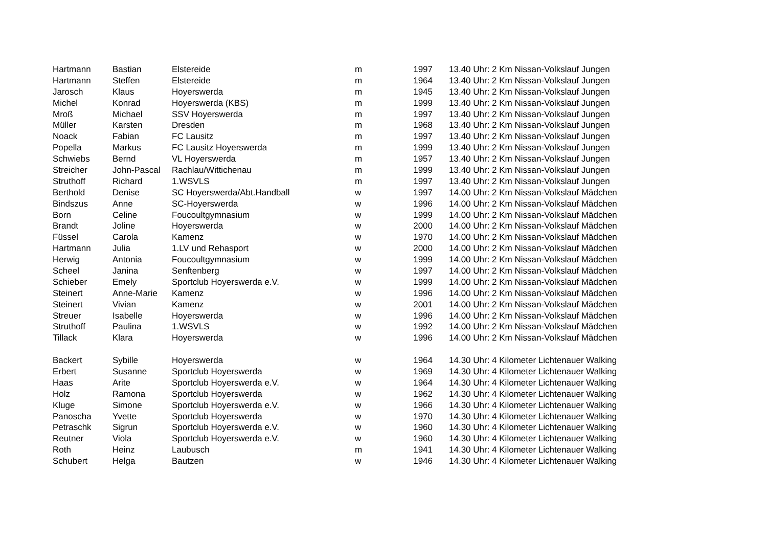| Hartmann | Bastian | Elstereide | m | 1997 | 13.40 Uhr: 2 Km Nissan-Volkslauf Jungen |
| Hartmann | Steffen | Elstereide | m | 1964 | 13.40 Uhr: 2 Km Nissan-Volkslauf Jungen |
| Jarosch | Klaus | Hoyerswerda | m | 1945 | 13.40 Uhr: 2 Km Nissan-Volkslauf Jungen |
| Michel | Konrad | Hoyerswerda (KBS) | m | 1999 | 13.40 Uhr: 2 Km Nissan-Volkslauf Jungen |
| Mroß | Michael | SSV Hoyerswerda | m | 1997 | 13.40 Uhr: 2 Km Nissan-Volkslauf Jungen |
| Müller | Karsten | Dresden | m | 1968 | 13.40 Uhr: 2 Km Nissan-Volkslauf Jungen |
| Noack | Fabian | FC Lausitz | m | 1997 | 13.40 Uhr: 2 Km Nissan-Volkslauf Jungen |
| Popella | Markus | FC Lausitz Hoyerswerda | m | 1999 | 13.40 Uhr: 2 Km Nissan-Volkslauf Jungen |
| Schwiebs | Bernd | VL Hoyerswerda | m | 1957 | 13.40 Uhr: 2 Km Nissan-Volkslauf Jungen |
| Streicher | John-Pascal | Rachlau/Wittichenau | m | 1999 | 13.40 Uhr: 2 Km Nissan-Volkslauf Jungen |
| Struthoff | Richard | 1.WSVLS | m | 1997 | 13.40 Uhr: 2 Km Nissan-Volkslauf Jungen |
| Berthold | Denise | SC Hoyerswerda/Abt.Handball | w | 1997 | 14.00 Uhr: 2 Km Nissan-Volkslauf Mädchen |
| Bindszus | Anne | SC-Hoyerswerda | w | 1996 | 14.00 Uhr: 2 Km Nissan-Volkslauf Mädchen |
| Born | Celine | Foucoultgymnasium | w | 1999 | 14.00 Uhr: 2 Km Nissan-Volkslauf Mädchen |
| Brandt | Joline | Hoyerswerda | w | 2000 | 14.00 Uhr: 2 Km Nissan-Volkslauf Mädchen |
| Füssel | Carola | Kamenz | w | 1970 | 14.00 Uhr: 2 Km Nissan-Volkslauf Mädchen |
| Hartmann | Julia | 1.LV und Rehasport | w | 2000 | 14.00 Uhr: 2 Km Nissan-Volkslauf Mädchen |
| Herwig | Antonia | Foucoultgymnasium | w | 1999 | 14.00 Uhr: 2 Km Nissan-Volkslauf Mädchen |
| Scheel | Janina | Senftenberg | w | 1997 | 14.00 Uhr: 2 Km Nissan-Volkslauf Mädchen |
| Schieber | Emely | Sportclub Hoyerswerda e.V. | w | 1999 | 14.00 Uhr: 2 Km Nissan-Volkslauf Mädchen |
| Steinert | Anne-Marie | Kamenz | w | 1996 | 14.00 Uhr: 2 Km Nissan-Volkslauf Mädchen |
| Steinert | Vivian | Kamenz | w | 2001 | 14.00 Uhr: 2 Km Nissan-Volkslauf Mädchen |
| Streuer | Isabelle | Hoyerswerda | w | 1996 | 14.00 Uhr: 2 Km Nissan-Volkslauf Mädchen |
| Struthoff | Paulina | 1.WSVLS | w | 1992 | 14.00 Uhr: 2 Km Nissan-Volkslauf Mädchen |
| Tillack | Klara | Hoyerswerda | w | 1996 | 14.00 Uhr: 2 Km Nissan-Volkslauf Mädchen |
| Backert | Sybille | Hoyerswerda | w | 1964 | 14.30 Uhr: 4 Kilometer Lichtenauer Walking |
| Erbert | Susanne | Sportclub Hoyerswerda | w | 1969 | 14.30 Uhr: 4 Kilometer Lichtenauer Walking |
| Haas | Arite | Sportclub Hoyerswerda e.V. | w | 1964 | 14.30 Uhr: 4 Kilometer Lichtenauer Walking |
| Holz | Ramona | Sportclub Hoyerswerda | w | 1962 | 14.30 Uhr: 4 Kilometer Lichtenauer Walking |
| Kluge | Simone | Sportclub Hoyerswerda e.V. | w | 1966 | 14.30 Uhr: 4 Kilometer Lichtenauer Walking |
| Panoscha | Yvette | Sportclub Hoyerswerda | w | 1970 | 14.30 Uhr: 4 Kilometer Lichtenauer Walking |
| Petraschk | Sigrun | Sportclub Hoyerswerda e.V. | w | 1960 | 14.30 Uhr: 4 Kilometer Lichtenauer Walking |
| Reutner | Viola | Sportclub Hoyerswerda e.V. | w | 1960 | 14.30 Uhr: 4 Kilometer Lichtenauer Walking |
| Roth | Heinz | Laubusch | m | 1941 | 14.30 Uhr: 4 Kilometer Lichtenauer Walking |
| Schubert | Helga | Bautzen | w | 1946 | 14.30 Uhr: 4 Kilometer Lichtenauer Walking |